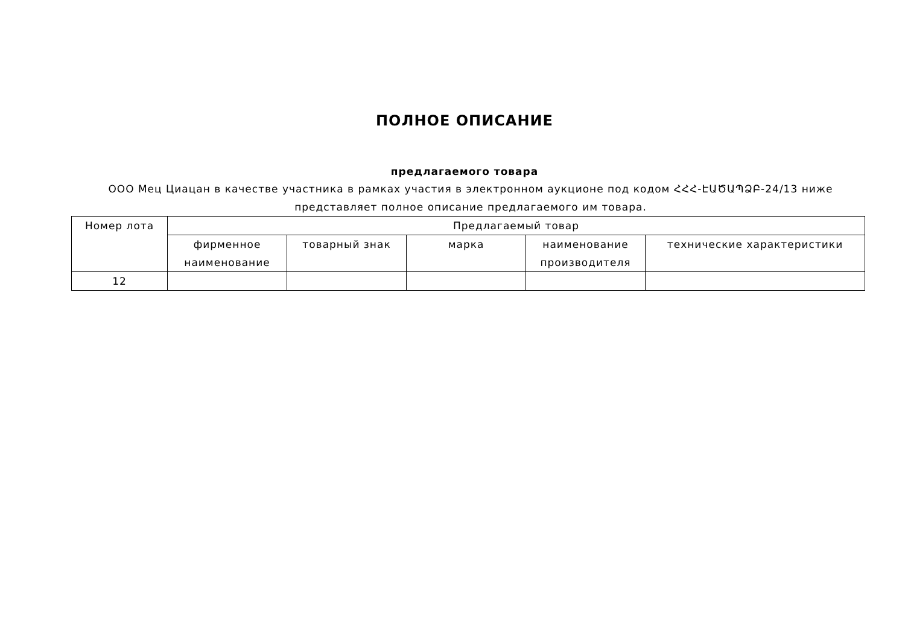ПОЛНОЕ ОПИСАНИЕ
предлагаемого товара
ООО Мец Циацан в качестве участника в рамках участия в электронном аукционе под кодом ՀՀՀ-ԷԱԾԱՊՁԲ-24/13 ниже представляет полное описание предлагаемого им товара.
| Номер лота | Предлагаемый товар | | | | |
| --- | --- | --- | --- | --- | --- |
| | фирменное наименование | товарный знак | марка | наименование производителя | технические характеристики |
| 12 | | | | | |